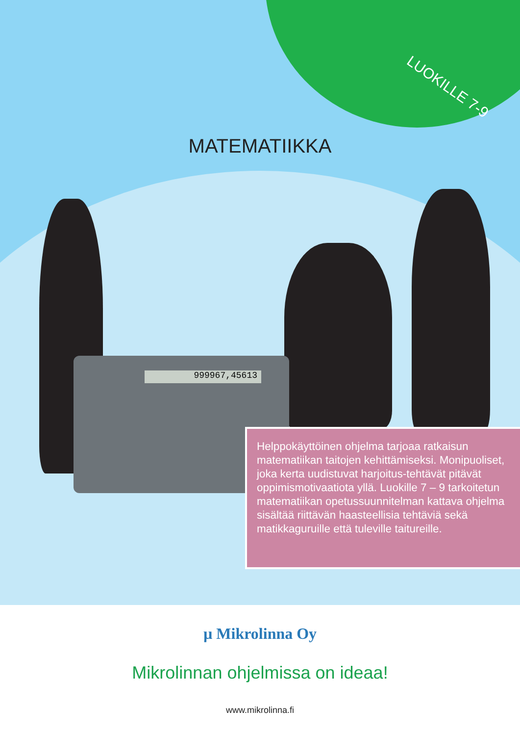LUOKILLE 7-9
MATEMATIIKKA
999967,45613
Helppokäyttöinen ohjelma tarjoaa ratkaisun matematiikan taitojen kehittämiseksi. Monipuoliset, joka kerta uudistuvat harjoitus-tehtävät pitävät oppimismotivaatiota yllä. Luokille 7 – 9 tarkoitetun matematiikan opetussuunnitelman kattava ohjelma sisältää riittävän haasteellisia tehtäviä sekä matikkaguruille että tuleville taitureille.
µ Mikrolinna Oy
Mikrolinnan ohjelmissa on ideaa!
www.mikrolinna.fi